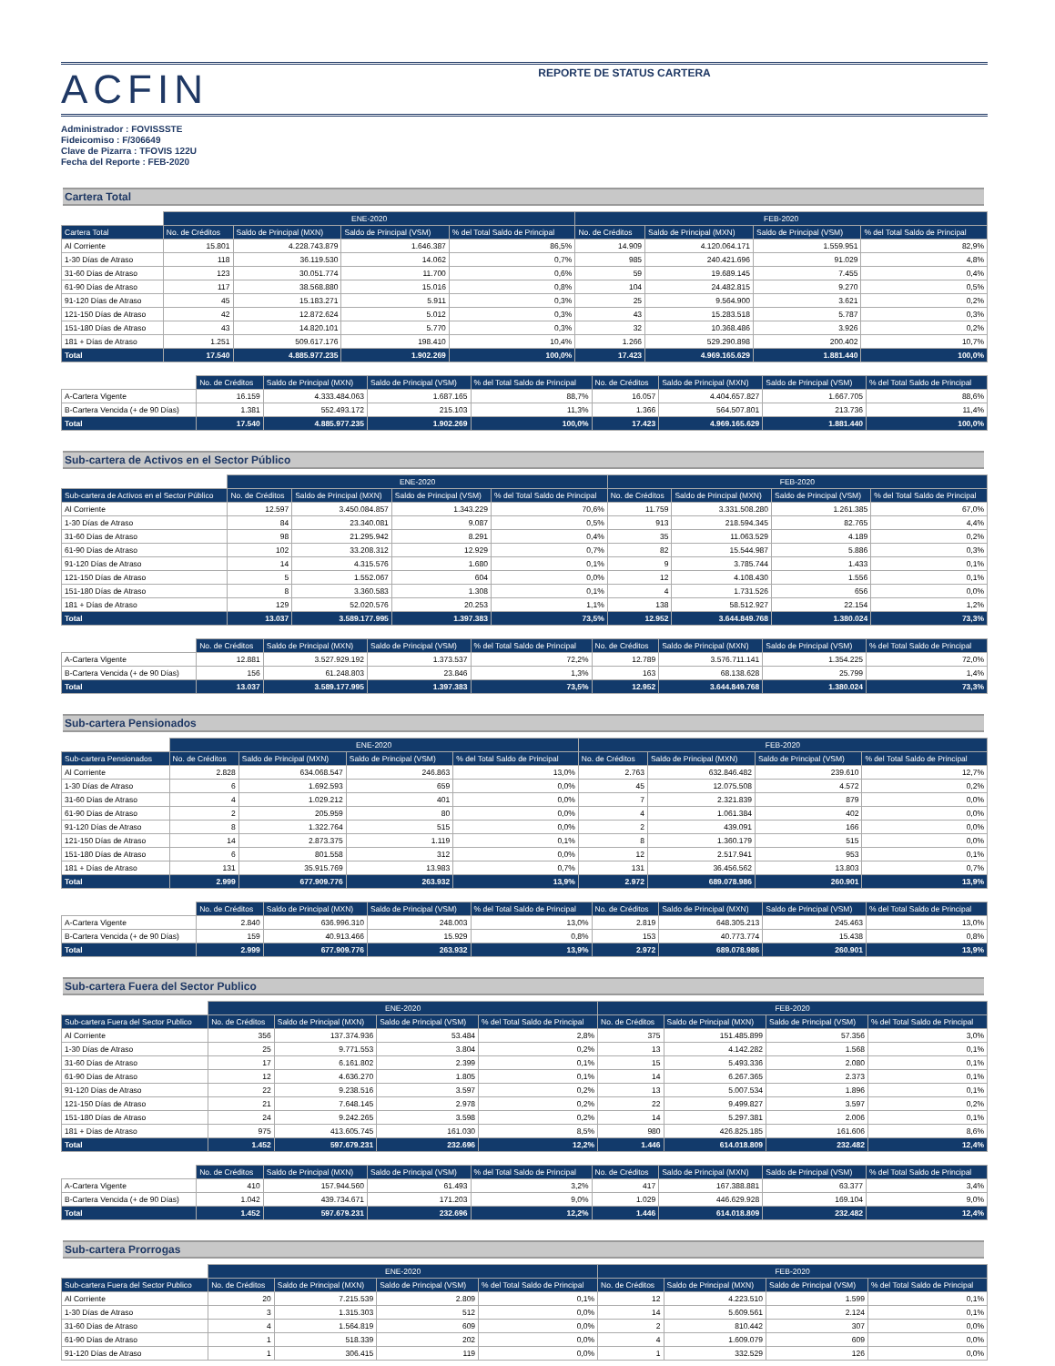ACFIN
REPORTE DE STATUS CARTERA
Administrador : FOVISSSTE
Fideicomiso : F/306649
Clave de Pizarra : TFOVIS 122U
Fecha del Reporte : FEB-2020
Cartera Total
| | ENE-2020 | | | | FEB-2020 | | | |
| Cartera Total | No. de Créditos | Saldo de Principal (MXN) | Saldo de Principal (VSM) | % del Total Saldo de Principal | No. de Créditos | Saldo de Principal (MXN) | Saldo de Principal (VSM) | % del Total Saldo de Principal |
| Al Corriente | 15.801 | 4.228.743.879 | 1.646.387 | 86,5% | 14.909 | 4.120.064.171 | 1.559.951 | 82,9% |
| 1-30 Días de Atraso | 118 | 36.119.530 | 14.062 | 0,7% | 985 | 240.421.696 | 91.029 | 4,8% |
| 31-60 Días de Atraso | 123 | 30.051.774 | 11.700 | 0,6% | 59 | 19.689.145 | 7.455 | 0,4% |
| 61-90 Días de Atraso | 117 | 38.568.880 | 15.016 | 0,8% | 104 | 24.482.815 | 9.270 | 0,5% |
| 91-120 Días de Atraso | 45 | 15.183.271 | 5.911 | 0,3% | 25 | 9.564.900 | 3.621 | 0,2% |
| 121-150 Días de Atraso | 42 | 12.872.624 | 5.012 | 0,3% | 43 | 15.283.518 | 5.787 | 0,3% |
| 151-180 Días de Atraso | 43 | 14.820.101 | 5.770 | 0,3% | 32 | 10.368.486 | 3.926 | 0,2% |
| 181 + Días de Atraso | 1.251 | 509.617.176 | 198.410 | 10,4% | 1.266 | 529.290.898 | 200.402 | 10,7% |
| Total | 17.540 | 4.885.977.235 | 1.902.269 | 100,0% | 17.423 | 4.969.165.629 | 1.881.440 | 100,0% |
| | No. de Créditos | Saldo de Principal (MXN) | Saldo de Principal (VSM) | % del Total Saldo de Principal | No. de Créditos | Saldo de Principal (MXN) | Saldo de Principal (VSM) | % del Total Saldo de Principal |
| A-Cartera Vigente | 16.159 | 4.333.484.063 | 1.687.165 | 88,7% | 16.057 | 4.404.657.827 | 1.667.705 | 88,6% |
| B-Cartera Vencida (+ de 90 Días) | 1.381 | 552.493.172 | 215.103 | 11,3% | 1.366 | 564.507.801 | 213.736 | 11,4% |
| Total | 17.540 | 4.885.977.235 | 1.902.269 | 100,0% | 17.423 | 4.969.165.629 | 1.881.440 | 100,0% |
Sub-cartera de Activos en el Sector Público
| | ENE-2020 | | | | FEB-2020 | | | |
| Sub-cartera de Activos en el Sector Público | No. de Créditos | Saldo de Principal (MXN) | Saldo de Principal (VSM) | % del Total Saldo de Principal | No. de Créditos | Saldo de Principal (MXN) | Saldo de Principal (VSM) | % del Total Saldo de Principal |
| Al Corriente | 12.597 | 3.450.084.857 | 1.343.229 | 70,6% | 11.759 | 3.331.508.280 | 1.261.385 | 67,0% |
| 1-30 Días de Atraso | 84 | 23.340.081 | 9.087 | 0,5% | 913 | 218.594.345 | 82.765 | 4,4% |
| 31-60 Días de Atraso | 98 | 21.295.942 | 8.291 | 0,4% | 35 | 11.063.529 | 4.189 | 0,2% |
| 61-90 Días de Atraso | 102 | 33.208.312 | 12.929 | 0,7% | 82 | 15.544.987 | 5.886 | 0,3% |
| 91-120 Días de Atraso | 14 | 4.315.576 | 1.680 | 0,1% | 9 | 3.785.744 | 1.433 | 0,1% |
| 121-150 Días de Atraso | 5 | 1.552.067 | 604 | 0,0% | 12 | 4.108.430 | 1.556 | 0,1% |
| 151-180 Días de Atraso | 8 | 3.360.583 | 1.308 | 0,1% | 4 | 1.731.526 | 656 | 0,0% |
| 181 + Días de Atraso | 129 | 52.020.576 | 20.253 | 1,1% | 138 | 58.512.927 | 22.154 | 1,2% |
| Total | 13.037 | 3.589.177.995 | 1.397.383 | 73,5% | 12.952 | 3.644.849.768 | 1.380.024 | 73,3% |
| | No. de Créditos | Saldo de Principal (MXN) | Saldo de Principal (VSM) | % del Total Saldo de Principal | No. de Créditos | Saldo de Principal (MXN) | Saldo de Principal (VSM) | % del Total Saldo de Principal |
| A-Cartera Vigente | 12.881 | 3.527.929.192 | 1.373.537 | 72,2% | 12.789 | 3.576.711.141 | 1.354.225 | 72,0% |
| B-Cartera Vencida (+ de 90 Días) | 156 | 61.248.803 | 23.846 | 1,3% | 163 | 68.138.628 | 25.799 | 1,4% |
| Total | 13.037 | 3.589.177.995 | 1.397.383 | 73,5% | 12.952 | 3.644.849.768 | 1.380.024 | 73,3% |
Sub-cartera Pensionados
| | ENE-2020 | | | | FEB-2020 | | | |
| Sub-cartera Pensionados | No. de Créditos | Saldo de Principal (MXN) | Saldo de Principal (VSM) | % del Total Saldo de Principal | No. de Créditos | Saldo de Principal (MXN) | Saldo de Principal (VSM) | % del Total Saldo de Principal |
| Al Corriente | 2.828 | 634.068.547 | 246.863 | 13,0% | 2.763 | 632.846.482 | 239.610 | 12,7% |
| 1-30 Días de Atraso | 6 | 1.692.593 | 659 | 0,0% | 45 | 12.075.508 | 4.572 | 0,2% |
| 31-60 Días de Atraso | 4 | 1.029.212 | 401 | 0,0% | 7 | 2.321.839 | 879 | 0,0% |
| 61-90 Días de Atraso | 2 | 205.959 | 80 | 0,0% | 4 | 1.061.384 | 402 | 0,0% |
| 91-120 Días de Atraso | 8 | 1.322.764 | 515 | 0,0% | 2 | 439.091 | 166 | 0,0% |
| 121-150 Días de Atraso | 14 | 2.873.375 | 1.119 | 0,1% | 8 | 1.360.179 | 515 | 0,0% |
| 151-180 Días de Atraso | 6 | 801.558 | 312 | 0,0% | 12 | 2.517.941 | 953 | 0,1% |
| 181 + Días de Atraso | 131 | 35.915.769 | 13.983 | 0,7% | 131 | 36.456.562 | 13.803 | 0,7% |
| Total | 2.999 | 677.909.776 | 263.932 | 13,9% | 2.972 | 689.078.986 | 260.901 | 13,9% |
| | No. de Créditos | Saldo de Principal (MXN) | Saldo de Principal (VSM) | % del Total Saldo de Principal | No. de Créditos | Saldo de Principal (MXN) | Saldo de Principal (VSM) | % del Total Saldo de Principal |
| A-Cartera Vigente | 2.840 | 636.996.310 | 248.003 | 13,0% | 2.819 | 648.305.213 | 245.463 | 13,0% |
| B-Cartera Vencida (+ de 90 Días) | 159 | 40.913.466 | 15.929 | 0,8% | 153 | 40.773.774 | 15.438 | 0,8% |
| Total | 2.999 | 677.909.776 | 263.932 | 13,9% | 2.972 | 689.078.986 | 260.901 | 13,9% |
Sub-cartera Fuera del Sector Publico
| | ENE-2020 | | | | FEB-2020 | | | |
| Sub-cartera Fuera del Sector Publico | No. de Créditos | Saldo de Principal (MXN) | Saldo de Principal (VSM) | % del Total Saldo de Principal | No. de Créditos | Saldo de Principal (MXN) | Saldo de Principal (VSM) | % del Total Saldo de Principal |
| Al Corriente | 356 | 137.374.936 | 53.484 | 2,8% | 375 | 151.485.899 | 57.356 | 3,0% |
| 1-30 Días de Atraso | 25 | 9.771.553 | 3.804 | 0,2% | 13 | 4.142.282 | 1.568 | 0,1% |
| 31-60 Días de Atraso | 17 | 6.161.802 | 2.399 | 0,1% | 15 | 5.493.336 | 2.080 | 0,1% |
| 61-90 Días de Atraso | 12 | 4.636.270 | 1.805 | 0,1% | 14 | 6.267.365 | 2.373 | 0,1% |
| 91-120 Días de Atraso | 22 | 9.238.516 | 3.597 | 0,2% | 13 | 5.007.534 | 1.896 | 0,1% |
| 121-150 Días de Atraso | 21 | 7.648.145 | 2.978 | 0,2% | 22 | 9.499.827 | 3.597 | 0,2% |
| 151-180 Días de Atraso | 24 | 9.242.265 | 3.598 | 0,2% | 14 | 5.297.381 | 2.006 | 0,1% |
| 181 + Días de Atraso | 975 | 413.605.745 | 161.030 | 8,5% | 980 | 426.825.185 | 161.606 | 8,6% |
| Total | 1.452 | 597.679.231 | 232.696 | 12,2% | 1.446 | 614.018.809 | 232.482 | 12,4% |
| | No. de Créditos | Saldo de Principal (MXN) | Saldo de Principal (VSM) | % del Total Saldo de Principal | No. de Créditos | Saldo de Principal (MXN) | Saldo de Principal (VSM) | % del Total Saldo de Principal |
| A-Cartera Vigente | 410 | 157.944.560 | 61.493 | 3,2% | 417 | 167.388.881 | 63.377 | 3,4% |
| B-Cartera Vencida (+ de 90 Días) | 1.042 | 439.734.671 | 171.203 | 9,0% | 1.029 | 446.629.928 | 169.104 | 9,0% |
| Total | 1.452 | 597.679.231 | 232.696 | 12,2% | 1.446 | 614.018.809 | 232.482 | 12,4% |
Sub-cartera Prorrogas
| | ENE-2020 | | | | FEB-2020 | | | |
| Sub-cartera Fuera del Sector Publico | No. de Créditos | Saldo de Principal (MXN) | Saldo de Principal (VSM) | % del Total Saldo de Principal | No. de Créditos | Saldo de Principal (MXN) | Saldo de Principal (VSM) | % del Total Saldo de Principal |
| Al Corriente | 20 | 7.215.539 | 2.809 | 0,1% | 12 | 4.223.510 | 1.599 | 0,1% |
| 1-30 Días de Atraso | 3 | 1.315.303 | 512 | 0,0% | 14 | 5.609.561 | 2.124 | 0,1% |
| 31-60 Días de Atraso | 4 | 1.564.819 | 609 | 0,0% | 2 | 810.442 | 307 | 0,0% |
| 61-90 Días de Atraso | 1 | 518.339 | 202 | 0,0% | 4 | 1.609.079 | 609 | 0,0% |
| 91-120 Días de Atraso | 1 | 306.415 | 119 | 0,0% | 1 | 332.529 | 126 | 0,0% |